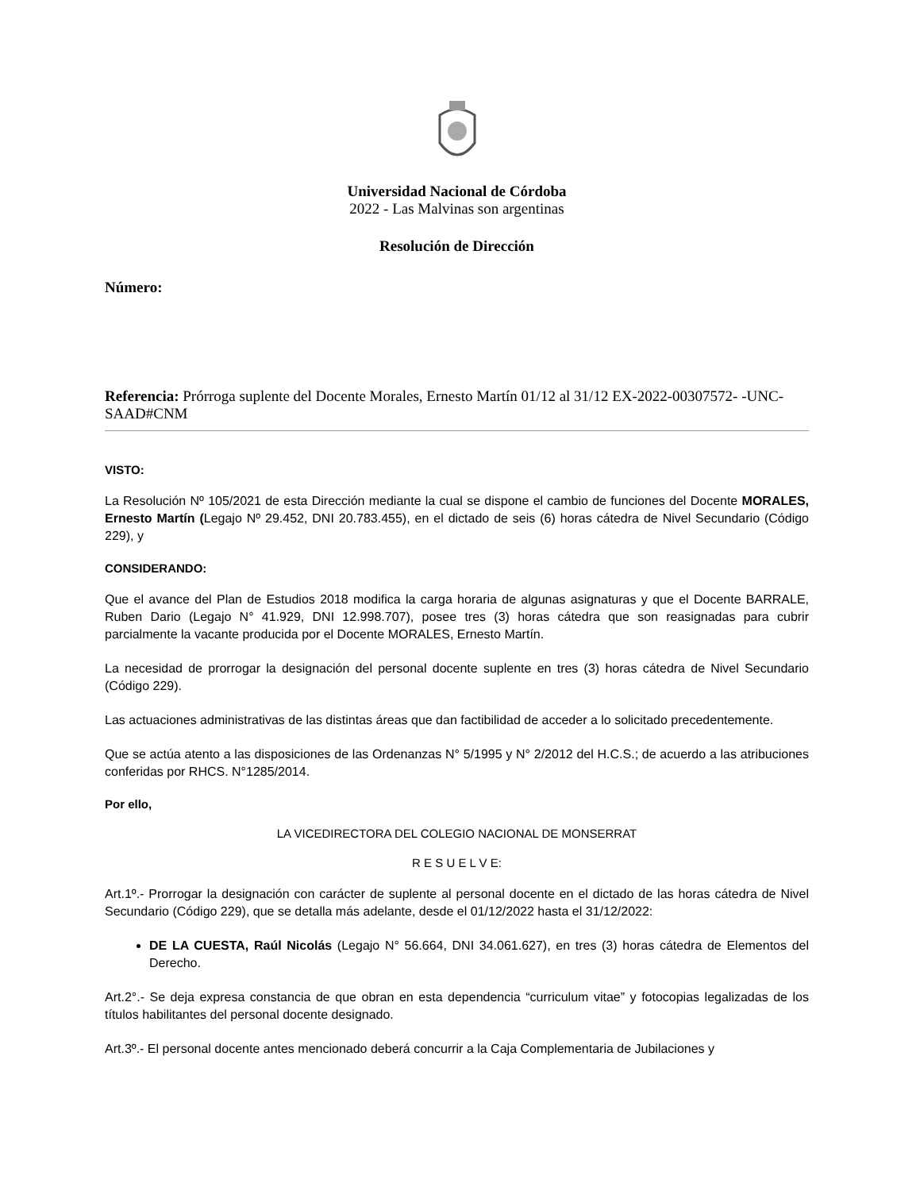Universidad Nacional de Córdoba
2022 - Las Malvinas son argentinas
Resolución de Dirección
Número:
Referencia: Prórroga suplente del Docente Morales, Ernesto Martín 01/12 al 31/12 EX-2022-00307572- -UNC-SAAD#CNM
VISTO:
La Resolución Nº 105/2021 de esta Dirección mediante la cual se dispone el cambio de funciones del Docente MORALES, Ernesto Martín (Legajo Nº 29.452, DNI 20.783.455), en el dictado de seis (6) horas cátedra de Nivel Secundario (Código 229), y
CONSIDERANDO:
Que el avance del Plan de Estudios 2018 modifica la carga horaria de algunas asignaturas y que el Docente BARRALE, Ruben Dario (Legajo N° 41.929, DNI 12.998.707), posee tres (3) horas cátedra que son reasignadas para cubrir parcialmente la vacante producida por el Docente MORALES, Ernesto Martín.
La necesidad de prorrogar la designación del personal docente suplente en tres (3) horas cátedra de Nivel Secundario (Código 229).
Las actuaciones administrativas de las distintas áreas que dan factibilidad de acceder a lo solicitado precedentemente.
Que se actúa atento a las disposiciones de las Ordenanzas N° 5/1995 y N° 2/2012 del H.C.S.; de acuerdo a las atribuciones conferidas por RHCS. N°1285/2014.
Por ello,
LA VICEDIRECTORA DEL COLEGIO NACIONAL DE MONSERRAT
R E S U E L V E:
Art.1º.- Prorrogar la designación con carácter de suplente al personal docente en el dictado de las horas cátedra de Nivel Secundario (Código 229), que se detalla más adelante, desde el 01/12/2022 hasta el 31/12/2022:
DE LA CUESTA, Raúl Nicolás (Legajo N° 56.664, DNI 34.061.627), en tres (3) horas cátedra de Elementos del Derecho.
Art.2°.- Se deja expresa constancia de que obran en esta dependencia “curriculum vitae” y fotocopias legalizadas de los títulos habilitantes del personal docente designado.
Art.3º.- El personal docente antes mencionado deberá concurrir a la Caja Complementaria de Jubilaciones y